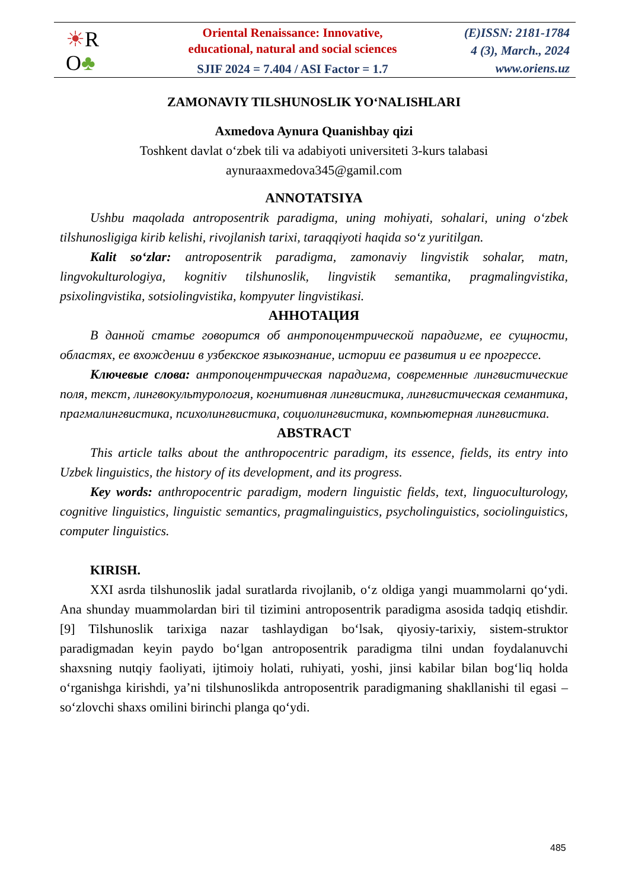☀R
O♣
Oriental Renaissance: Innovative,
educational, natural and social sciences
SJIF 2024 = 7.404 / ASI Factor = 1.7
(E)ISSN: 2181-1784
4 (3), March., 2024
www.oriens.uz
ZAMONAVIY TILSHUNOSLIK YO‘NALISHLARI
Axmedova Aynura Quanishbay qizi
Toshkent davlat o‘zbek tili va adabiyoti universiteti 3-kurs talabasi
aynuraaxmedova345@gamil.com
ANNOTATSIYA
Ushbu maqolada antroposentrik paradigma, uning mohiyati, sohalari, uning o‘zbek tilshunosligiga kirib kelishi, rivojlanish tarixi, taraqqiyoti haqida so‘z yuritilgan.
Kalit so‘zlar: antroposentrik paradigma, zamonaviy lingvistik sohalar, matn, lingvokulturologiya, kognitiv tilshunoslik, lingvistik semantika, pragmalingvistika, psixolingvistika, sotsiolingvistika, kompyuter lingvistikasi.
АННОТАЦИЯ
В данной статье говорится об антропоцентрической парадигме, ее сущности, областях, ее вхождении в узбекское языкознание, истории ее развития и ее прогрессе.
Ключевые слова: антропоцентрическая парадигма, современные лингвистические поля, текст, лингвокультурология, когнитивная лингвистика, лингвистическая семантика, прагмалингвистика, психолингвистика, социолингвистика, компьютерная лингвистика.
ABSTRACT
This article talks about the anthropocentric paradigm, its essence, fields, its entry into Uzbek linguistics, the history of its development, and its progress.
Key words: anthropocentric paradigm, modern linguistic fields, text, linguoculturology, cognitive linguistics, linguistic semantics, pragmalinguistics, psycholinguistics, sociolinguistics, computer linguistics.
KIRISH.
XXI asrda tilshunoslik jadal suratlarda rivojlanib, o‘z oldiga yangi muammolarni qo‘ydi. Ana shunday muammolardan biri til tizimini antroposentrik paradigma asosida tadqiq etishdir. [9] Tilshunoslik tarixiga nazar tashlaydigan bo‘lsak, qiyosiy-tarixiy, sistem-struktor paradigmadan keyin paydo bo‘lgan antroposentrik paradigma tilni undan foydalanuvchi shaxsning nutqiy faoliyati, ijtimoiy holati, ruhiyati, yoshi, jinsi kabilar bilan bog‘liq holda o‘rganishga kirishdi, ya’ni tilshunoslikda antroposentrik paradigmaning shakllanishi til egasi – so‘zlovchi shaxs omilini birinchi planga qo‘ydi.
485